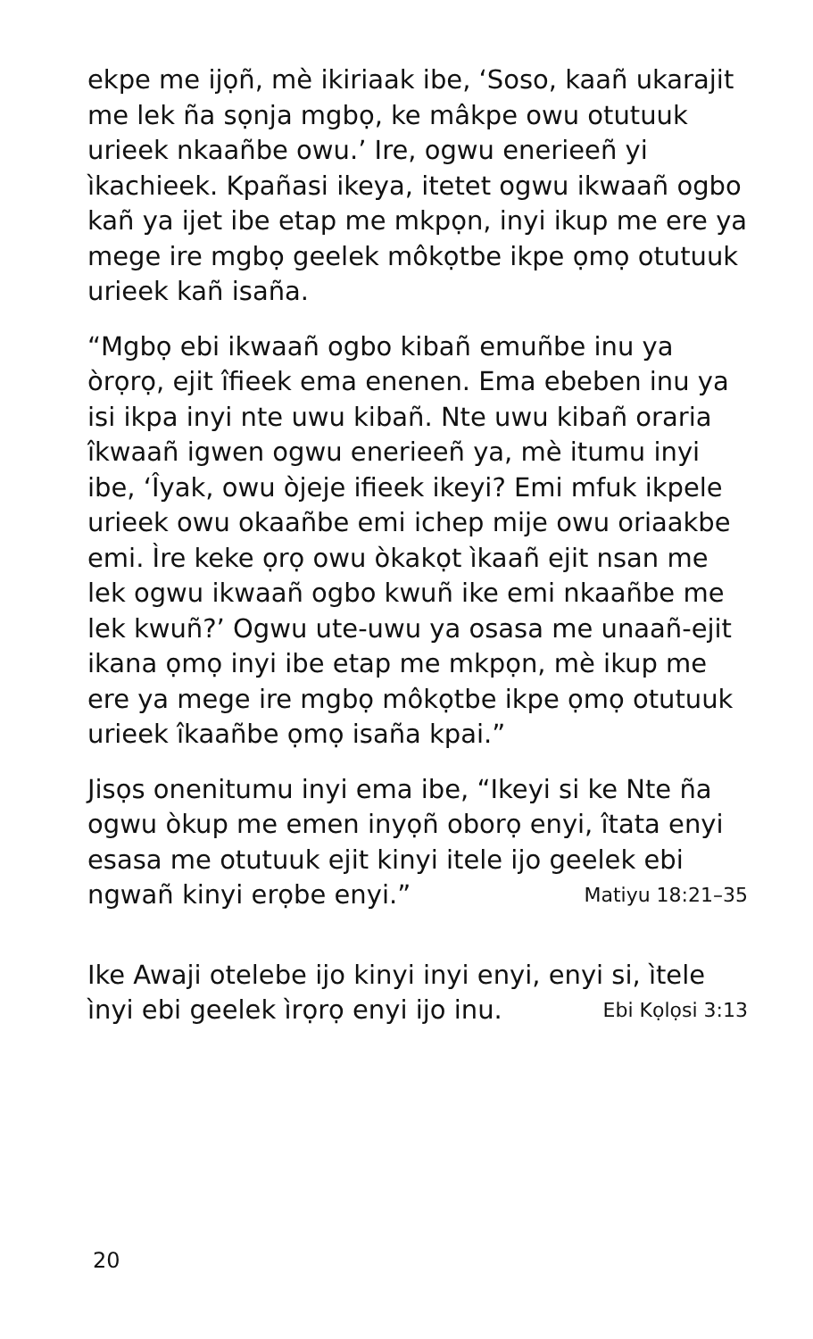ekpe me ijọñ, mè ikiriaak ibe, ‘Soso, kaañ ukarajit me lek ña sọnja mgbọ, ke mâkpe owu otutuuk urieek nkaañbe owu.’ Ire, ogwu enerieeñ yi ìkachieek. Kpañasi ikeya, itetet ogwu ikwaañ ogbo kañ ya ijet ibe etap me mkpọn, inyi ikup me ere ya mege ire mgbọ geelek môkọtbe ikpe ọmọ otutuuk urieek kañ isaña.
“Mgbọ ebi ikwaañ ogbo kibañ emuñbe inu ya òrọrọ, ejit îfieek ema enenen. Ema ebeben inu ya isi ikpa inyi nte uwu kibañ. Nte uwu kibañ oraria îkwaañ igwen ogwu enerieeñ ya, mè itumu inyi ibe, ‘Îyak, owu òjeje ifieek ikeyi? Emi mfuk ikpele urieek owu okaañbe emi ichep mije owu oriaakbe emi. Ìre keke ọrọ owu òkakọt ìkaañ ejit nsan me lek ogwu ikwaañ ogbo kwuñ ike emi nkaañbe me lek kwuñ?’ Ogwu ute-uwu ya osasa me unaañ-ejit ikana ọmọ inyi ibe etap me mkpọn, mè ikup me ere ya mege ire mgbọ môkọtbe ikpe ọmọ otutuuk urieek îkaañbe ọmọ isaña kpai.”
Jisọs onenitumu inyi ema ibe, “Ikeyi si ke Nte ña ogwu òkup me emen inyọñ oborọ enyi, îtata enyi esasa me otutuuk ejit kinyi itele ijo geelek ebi ngwañ kinyi erọbe enyi.” Matiyu 18:21–35
Ike Awaji otelebe ijo kinyi inyi enyi, enyi si, ìtele ìnyi ebi geelek ìrọrọ enyi ijo inu. Ebi Kọlọsi 3:13
20